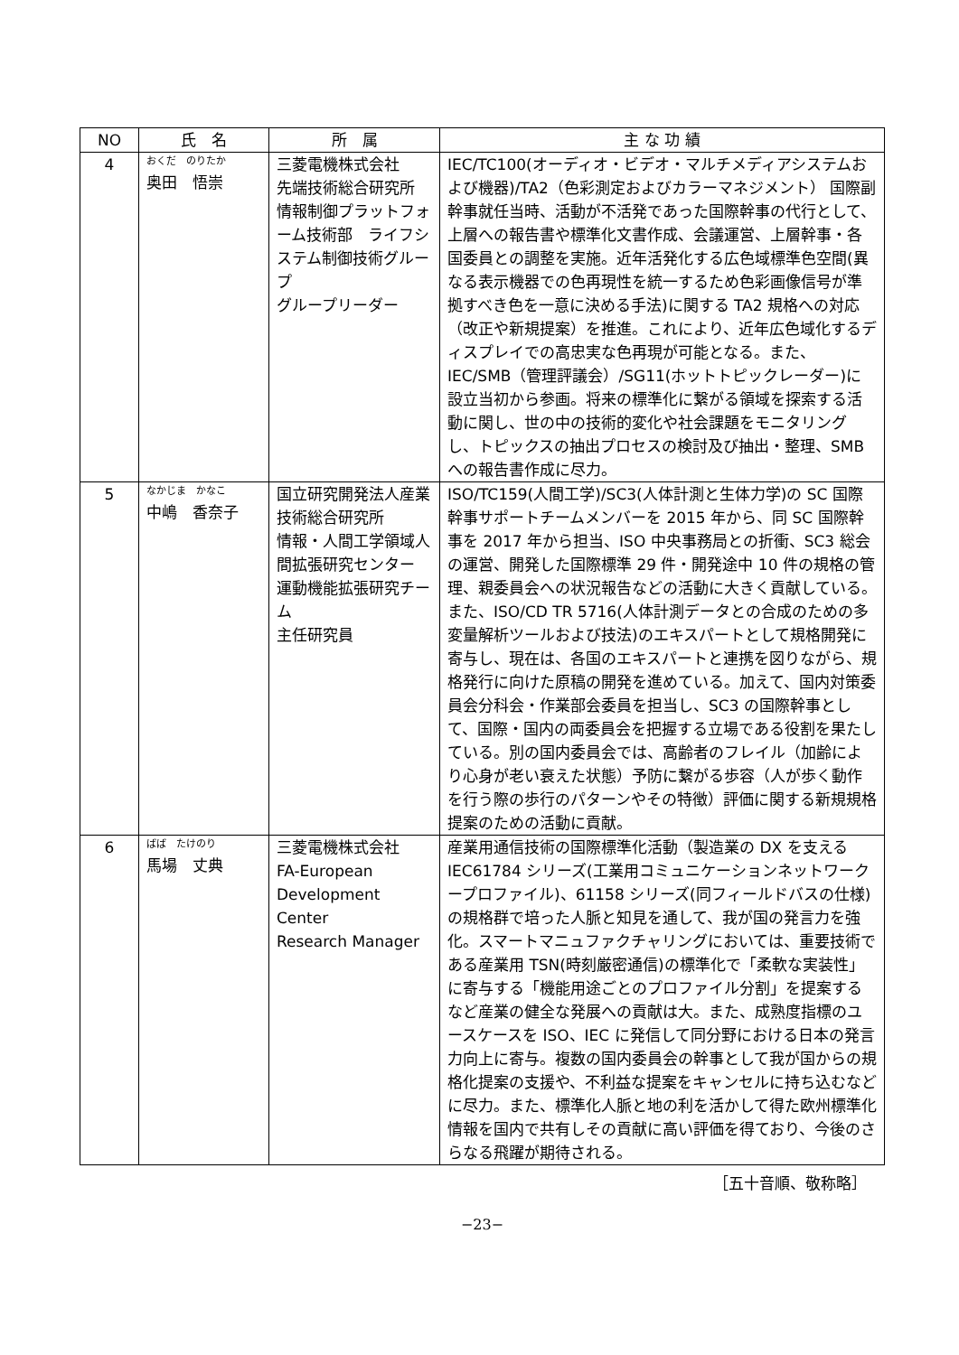| NO | 氏 名 | 所 属 | 主 な 功 績 |
| --- | --- | --- | --- |
| 4 | おくだ のりたか 奥田 悟崇 | 三菱電機株式会社 先端技術総合研究所 情報制御プラットフォーム技術部 ライフシステム制御技術グループ グループリーダー | IEC/TC100(オーディオ・ビデオ・マルチメディアシステムおよび機器)/TA2（色彩測定およびカラーマネジメント） 国際副幹事就任当時、活動が不活発であった国際幹事の代行として、上層への報告書や標準化文書作成、会議運営、上層幹事・各国委員との調整を実施。近年活発化する広色域標準色空間(異なる表示機器での色再現性を統一するため色彩画像信号が準拠すべき色を一意に決める手法)に関する TA2 規格への対応（改正や新規提案）を推進。これにより、近年広色域化するディスプレイでの高忠実な色再現が可能となる。また、IEC/SMB（管理評議会）/SG11(ホットトピックレーダー)に設立当初から参画。将来の標準化に繋がる領域を探索する活動に関し、世の中の技術的変化や社会課題をモニタリングし、トピックスの抽出プロセスの検討及び抽出・整理、SMB への報告書作成に尽力。 |
| 5 | なかじま かなこ 中嶋 香奈子 | 国立研究開発法人産業技術総合研究所 情報・人間工学領域人間拡張研究センター 運動機能拡張研究チーム 主任研究員 | ISO/TC159(人間工学)/SC3(人体計測と生体力学)の SC 国際幹事サポートチームメンバーを 2015 年から、同 SC 国際幹事を 2017 年から担当、ISO 中央事務局との折衝、SC3 総会の運営、開発した国際標準 29 件・開発途中 10 件の規格の管理、親委員会への状況報告などの活動に大きく貢献している。また、ISO/CD TR 5716(人体計測データとの合成のための多変量解析ツールおよび技法)のエキスパートとして規格開発に寄与し、現在は、各国のエキスパートと連携を図りながら、規格発行に向けた原稿の開発を進めている。加えて、国内対策委員会分科会・作業部会委員を担当し、SC3 の国際幹事として、国際・国内の両委員会を把握する立場である役割を果たしている。別の国内委員会では、高齢者のフレイル（加齢により心身が老い衰えた状態）予防に繋がる歩容（人が歩く動作を行う際の歩行のパターンやその特徴）評価に関する新規規格提案のための活動に貢献。 |
| 6 | ばば たけのり 馬場 丈典 | 三菱電機株式会社 FA-European Development Center Research Manager | 産業用通信技術の国際標準化活動（製造業の DX を支える IEC61784 シリーズ(工業用コミュニケーションネットワークープロファイル)、61158 シリーズ(同フィールドバスの仕様)の規格群で培った人脈と知見を通して、我が国の発言力を強化。スマートマニュファクチャリングにおいては、重要技術である産業用 TSN(時刻厳密通信)の標準化で「柔軟な実装性」に寄与する「機能用途ごとのプロファイル分割」を提案するなど産業の健全な発展への貢献は大。また、成熟度指標のユースケースを ISO、IEC に発信して同分野における日本の発言力向上に寄与。複数の国内委員会の幹事として我が国からの規格化提案の支援や、不利益な提案をキャンセルに持ち込むなどに尽力。また、標準化人脈と地の利を活かして得た欧州標準化情報を国内で共有しその貢献に高い評価を得ており、今後のさらなる飛躍が期待される。 |
［五十音順、敬称略］
−23−